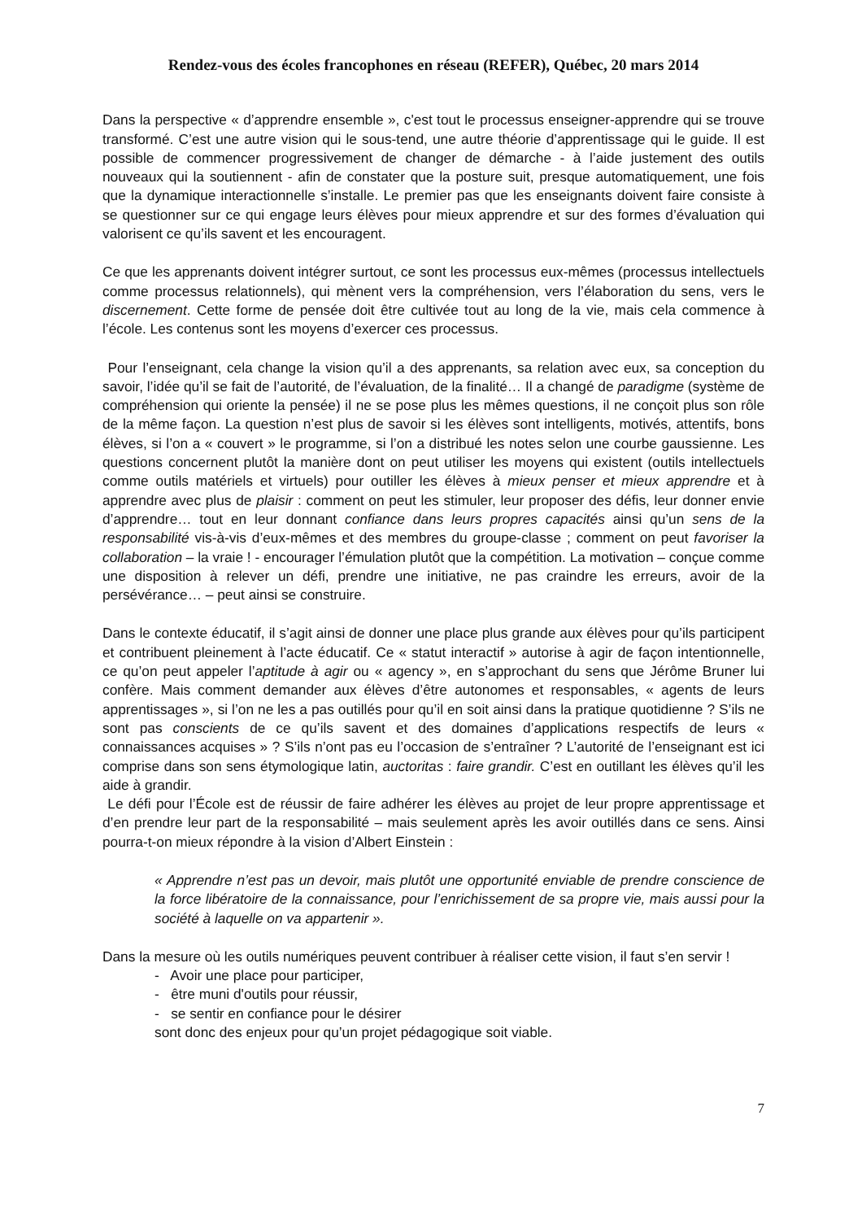Rendez-vous des écoles francophones en réseau (REFER), Québec, 20 mars 2014
Dans la perspective « d’apprendre ensemble », c'est tout le processus enseigner-apprendre qui se trouve transformé. C’est une autre vision qui le sous-tend, une autre théorie d’apprentissage qui le guide. Il est possible de commencer progressivement de changer de démarche - à l’aide justement des outils nouveaux qui la soutiennent - afin de constater que la posture suit, presque automatiquement, une fois que la dynamique interactionnelle s’installe. Le premier pas que les enseignants doivent faire consiste à se questionner sur ce qui engage leurs élèves pour mieux apprendre et sur des formes d’évaluation qui valorisent ce qu’ils savent et les encouragent.
Ce que les apprenants doivent intégrer surtout, ce sont les processus eux-mêmes (processus intellectuels comme processus relationnels), qui mènent vers la compréhension, vers l’élaboration du sens, vers le discernement. Cette forme de pensée doit être cultivée tout au long de la vie, mais cela commence à l’école. Les contenus sont les moyens d’exercer ces processus.
Pour l’enseignant, cela change la vision qu’il a des apprenants, sa relation avec eux, sa conception du savoir, l’idée qu’il se fait de l’autorité, de l’évaluation, de la finalité… Il a changé de paradigme (système de compréhension qui oriente la pensée) il ne se pose plus les mêmes questions, il ne conçoit plus son rôle de la même façon. La question n’est plus de savoir si les élèves sont intelligents, motivés, attentifs, bons élèves, si l’on a « couvert » le programme, si l’on a distribué les notes selon une courbe gaussienne. Les questions concernent plutôt la manière dont on peut utiliser les moyens qui existent (outils intellectuels comme outils matériels et virtuels) pour outiller les élèves à mieux penser et mieux apprendre et à apprendre avec plus de plaisir : comment on peut les stimuler, leur proposer des défis, leur donner envie d’apprendre… tout en leur donnant confiance dans leurs propres capacités ainsi qu’un sens de la responsabilité vis-à-vis d’eux-mêmes et des membres du groupe-classe ; comment on peut favoriser la collaboration – la vraie ! - encourager l’émulation plutôt que la compétition. La motivation – conçue comme une disposition à relever un défi, prendre une initiative, ne pas craindre les erreurs, avoir de la persévérance… – peut ainsi se construire.
Dans le contexte éducatif, il s’agit ainsi de donner une place plus grande aux élèves pour qu’ils participent et contribuent pleinement à l’acte éducatif. Ce « statut interactif » autorise à agir de façon intentionnelle, ce qu’on peut appeler l’aptitude à agir ou « agency », en s’approchant du sens que Jérôme Bruner lui confère. Mais comment demander aux élèves d’être autonomes et responsables, « agents de leurs apprentissages », si l’on ne les a pas outillés pour qu’il en soit ainsi dans la pratique quotidienne ? S’ils ne sont pas conscients de ce qu’ils savent et des domaines d’applications respectifs de leurs « connaissances acquises » ? S’ils n’ont pas eu l’occasion de s’entraîner ? L’autorité de l’enseignant est ici comprise dans son sens étymologique latin, auctoritas : faire grandir. C’est en outillant les élèves qu’il les aide à grandir.
Le défi pour l’École est de réussir de faire adhérer les élèves au projet de leur propre apprentissage et d’en prendre leur part de la responsabilité – mais seulement après les avoir outillés dans ce sens. Ainsi pourra-t-on mieux répondre à la vision d’Albert Einstein :
« Apprendre n’est pas un devoir, mais plutôt une opportunité enviable de prendre conscience de la force libératoire de la connaissance, pour l’enrichissement de sa propre vie, mais aussi pour la société à laquelle on va appartenir ».
Dans la mesure où les outils numériques peuvent contribuer à réaliser cette vision, il faut s’en servir !
- Avoir une place pour participer,
- être muni d'outils pour réussir,
- se sentir en confiance pour le désirer
sont donc des enjeux pour qu’un projet pédagogique soit viable.
7